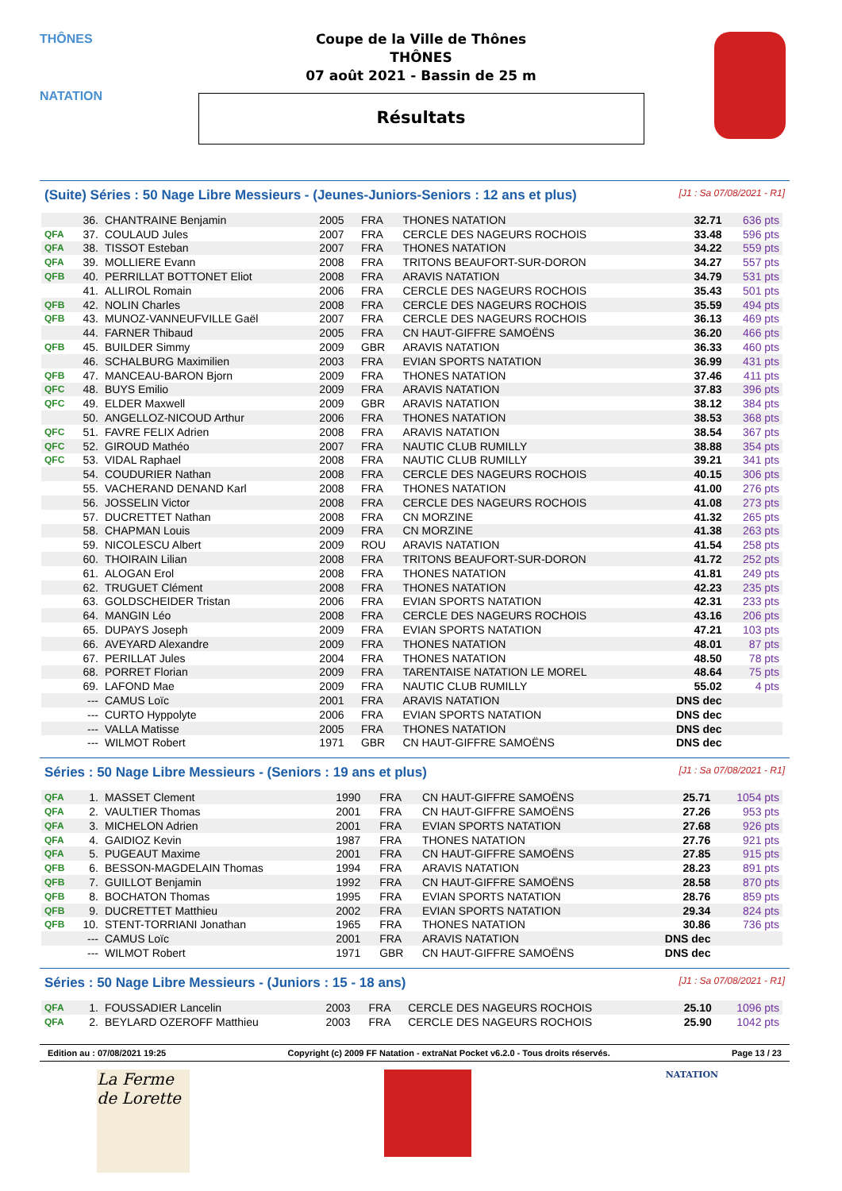THÔNES
NATATION
Coupe de la Ville de Thônes
THÔNES
07 août 2021 - Bassin de 25 m
Résultats
(Suite) Séries : 50 Nage Libre Messieurs - (Jeunes-Juniors-Seniors : 12 ans et plus) [J1 : Sa 07/08/2021 - R1]
| | 36. | CHANTRAINE Benjamin | 2005 | FRA | THONES NATATION | 32.71 | 636 pts |
| QFA | 37. | COULAUD Jules | 2007 | FRA | CERCLE DES NAGEURS ROCHOIS | 33.48 | 596 pts |
| QFA | 38. | TISSOT Esteban | 2007 | FRA | THONES NATATION | 34.22 | 559 pts |
| QFA | 39. | MOLLIERE Evann | 2008 | FRA | TRITONS BEAUFORT-SUR-DORON | 34.27 | 557 pts |
| QFB | 40. | PERRILLAT BOTTONET Eliot | 2008 | FRA | ARAVIS NATATION | 34.79 | 531 pts |
| | 41. | ALLIROL Romain | 2006 | FRA | CERCLE DES NAGEURS ROCHOIS | 35.43 | 501 pts |
| QFB | 42. | NOLIN Charles | 2008 | FRA | CERCLE DES NAGEURS ROCHOIS | 35.59 | 494 pts |
| QFB | 43. | MUNOZ-VANNEUFVILLE Gaël | 2007 | FRA | CERCLE DES NAGEURS ROCHOIS | 36.13 | 469 pts |
| | 44. | FARNER Thibaud | 2005 | FRA | CN HAUT-GIFFRE SAMOËNS | 36.20 | 466 pts |
| QFB | 45. | BUILDER Simmy | 2009 | GBR | ARAVIS NATATION | 36.33 | 460 pts |
| | 46. | SCHALBURG Maximilien | 2003 | FRA | EVIAN SPORTS NATATION | 36.99 | 431 pts |
| QFB | 47. | MANCEAU-BARON Bjorn | 2009 | FRA | THONES NATATION | 37.46 | 411 pts |
| QFC | 48. | BUYS Emilio | 2009 | FRA | ARAVIS NATATION | 37.83 | 396 pts |
| QFC | 49. | ELDER Maxwell | 2009 | GBR | ARAVIS NATATION | 38.12 | 384 pts |
| | 50. | ANGELLOZ-NICOUD Arthur | 2006 | FRA | THONES NATATION | 38.53 | 368 pts |
| QFC | 51. | FAVRE FELIX Adrien | 2008 | FRA | ARAVIS NATATION | 38.54 | 367 pts |
| QFC | 52. | GIROUD Mathéo | 2007 | FRA | NAUTIC CLUB RUMILLY | 38.88 | 354 pts |
| QFC | 53. | VIDAL Raphael | 2008 | FRA | NAUTIC CLUB RUMILLY | 39.21 | 341 pts |
| | 54. | COUDURIER Nathan | 2008 | FRA | CERCLE DES NAGEURS ROCHOIS | 40.15 | 306 pts |
| | 55. | VACHERAND DENAND Karl | 2008 | FRA | THONES NATATION | 41.00 | 276 pts |
| | 56. | JOSSELIN Victor | 2008 | FRA | CERCLE DES NAGEURS ROCHOIS | 41.08 | 273 pts |
| | 57. | DUCRETTET Nathan | 2008 | FRA | CN MORZINE | 41.32 | 265 pts |
| | 58. | CHAPMAN Louis | 2009 | FRA | CN MORZINE | 41.38 | 263 pts |
| | 59. | NICOLESCU Albert | 2009 | ROU | ARAVIS NATATION | 41.54 | 258 pts |
| | 60. | THOIRAIN Lilian | 2008 | FRA | TRITONS BEAUFORT-SUR-DORON | 41.72 | 252 pts |
| | 61. | ALOGAN Erol | 2008 | FRA | THONES NATATION | 41.81 | 249 pts |
| | 62. | TRUGUET Clément | 2008 | FRA | THONES NATATION | 42.23 | 235 pts |
| | 63. | GOLDSCHEIDER Tristan | 2006 | FRA | EVIAN SPORTS NATATION | 42.31 | 233 pts |
| | 64. | MANGIN Léo | 2008 | FRA | CERCLE DES NAGEURS ROCHOIS | 43.16 | 206 pts |
| | 65. | DUPAYS Joseph | 2009 | FRA | EVIAN SPORTS NATATION | 47.21 | 103 pts |
| | 66. | AVEYARD Alexandre | 2009 | FRA | THONES NATATION | 48.01 | 87 pts |
| | 67. | PERILLAT Jules | 2004 | FRA | THONES NATATION | 48.50 | 78 pts |
| | 68. | PORRET Florian | 2009 | FRA | TARENTAISE NATATION LE MOREL | 48.64 | 75 pts |
| | 69. | LAFOND Mae | 2009 | FRA | NAUTIC CLUB RUMILLY | 55.02 | 4 pts |
| | --- | CAMUS Loïc | 2001 | FRA | ARAVIS NATATION | DNS dec | |
| | --- | CURTO Hyppolyte | 2006 | FRA | EVIAN SPORTS NATATION | DNS dec | |
| | --- | VALLA Matisse | 2005 | FRA | THONES NATATION | DNS dec | |
| | --- | WILMOT Robert | 1971 | GBR | CN HAUT-GIFFRE SAMOËNS | DNS dec | |
Séries : 50 Nage Libre Messieurs - (Seniors : 19 ans et plus) [J1 : Sa 07/08/2021 - R1]
| QFA | 1. | MASSET Clement | 1990 | FRA | CN HAUT-GIFFRE SAMOËNS | 25.71 | 1054 pts |
| QFA | 2. | VAULTIER Thomas | 2001 | FRA | CN HAUT-GIFFRE SAMOËNS | 27.26 | 953 pts |
| QFA | 3. | MICHELON Adrien | 2001 | FRA | EVIAN SPORTS NATATION | 27.68 | 926 pts |
| QFA | 4. | GAIDIOZ Kevin | 1987 | FRA | THONES NATATION | 27.76 | 921 pts |
| QFA | 5. | PUGEAUT Maxime | 2001 | FRA | CN HAUT-GIFFRE SAMOËNS | 27.85 | 915 pts |
| QFB | 6. | BESSON-MAGDELAIN Thomas | 1994 | FRA | ARAVIS NATATION | 28.23 | 891 pts |
| QFB | 7. | GUILLOT Benjamin | 1992 | FRA | CN HAUT-GIFFRE SAMOËNS | 28.58 | 870 pts |
| QFB | 8. | BOCHATON Thomas | 1995 | FRA | EVIAN SPORTS NATATION | 28.76 | 859 pts |
| QFB | 9. | DUCRETTET Matthieu | 2002 | FRA | EVIAN SPORTS NATATION | 29.34 | 824 pts |
| QFB | 10. | STENT-TORRIANI Jonathan | 1965 | FRA | THONES NATATION | 30.86 | 736 pts |
| | --- | CAMUS Loïc | 2001 | FRA | ARAVIS NATATION | DNS dec | |
| | --- | WILMOT Robert | 1971 | GBR | CN HAUT-GIFFRE SAMOËNS | DNS dec | |
Séries : 50 Nage Libre Messieurs - (Juniors : 15 - 18 ans) [J1 : Sa 07/08/2021 - R1]
| QFA | 1. | FOUSSADIER Lancelin | 2003 | FRA | CERCLE DES NAGEURS ROCHOIS | 25.10 | 1096 pts |
| QFA | 2. | BEYLARD OZEROFF Matthieu | 2003 | FRA | CERCLE DES NAGEURS ROCHOIS | 25.90 | 1042 pts |
Edition au : 07/08/2021 19:25 Copyright (c) 2009 FF Natation - extraNat Pocket v6.2.0 - Tous droits réservés. Page 13 / 23
La Ferme de Lorette
NATATION